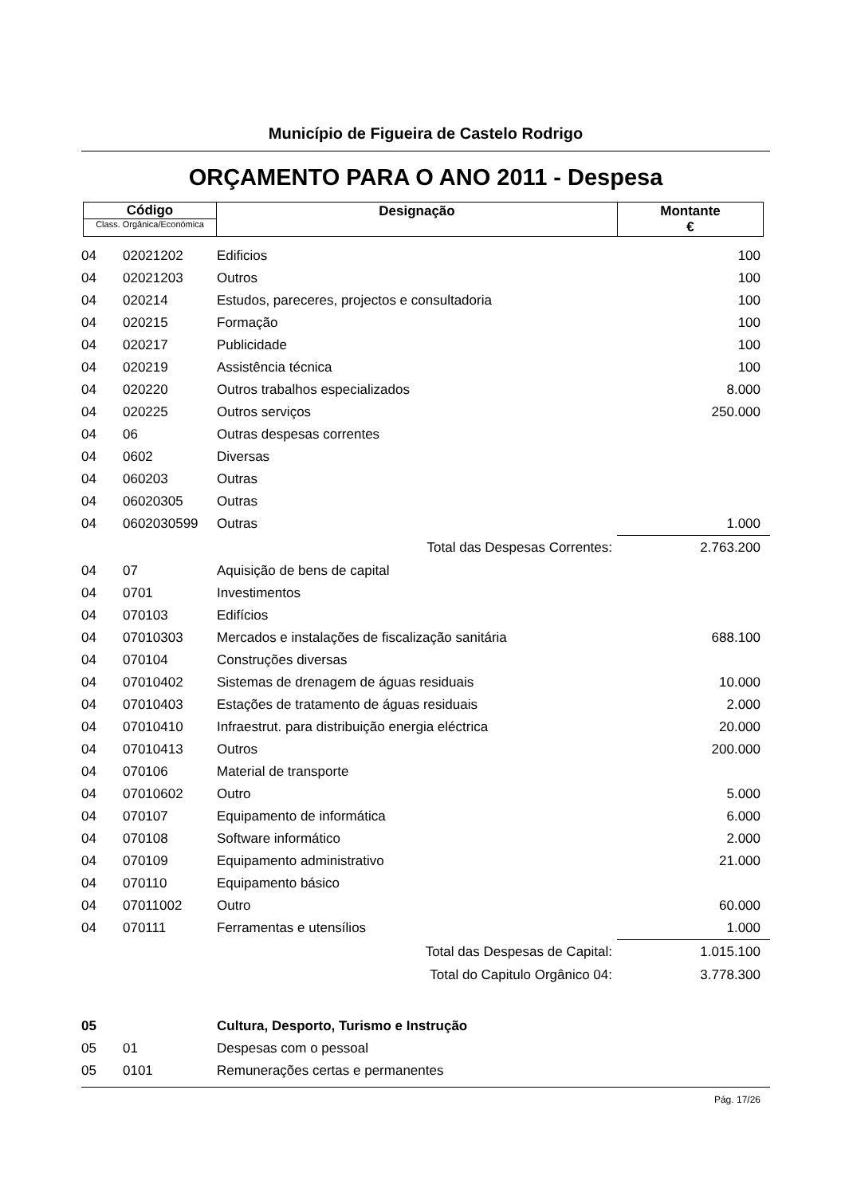Município de Figueira de Castelo Rodrigo
ORÇAMENTO PARA O ANO 2011 - Despesa
| Código Class. Orgânica/Económica | Designação | Montante € |
| 04 | 02021202 | Edificios | 100 |
| 04 | 02021203 | Outros | 100 |
| 04 | 020214 | Estudos, pareceres, projectos e consultadoria | 100 |
| 04 | 020215 | Formação | 100 |
| 04 | 020217 | Publicidade | 100 |
| 04 | 020219 | Assistência técnica | 100 |
| 04 | 020220 | Outros trabalhos especializados | 8.000 |
| 04 | 020225 | Outros serviços | 250.000 |
| 04 | 06 | Outras despesas correntes | |
| 04 | 0602 | Diversas | |
| 04 | 060203 | Outras | |
| 04 | 06020305 | Outras | |
| 04 | 0602030599 | Outras | 1.000 |
| | | Total das Despesas Correntes: | 2.763.200 |
| 04 | 07 | Aquisição de bens de capital | |
| 04 | 0701 | Investimentos | |
| 04 | 070103 | Edifícios | |
| 04 | 07010303 | Mercados e instalações de fiscalização sanitária | 688.100 |
| 04 | 070104 | Construções diversas | |
| 04 | 07010402 | Sistemas de drenagem de águas residuais | 10.000 |
| 04 | 07010403 | Estações de tratamento de águas residuais | 2.000 |
| 04 | 07010410 | Infraestrut. para distribuição energia eléctrica | 20.000 |
| 04 | 07010413 | Outros | 200.000 |
| 04 | 070106 | Material de transporte | |
| 04 | 07010602 | Outro | 5.000 |
| 04 | 070107 | Equipamento de informática | 6.000 |
| 04 | 070108 | Software informático | 2.000 |
| 04 | 070109 | Equipamento administrativo | 21.000 |
| 04 | 070110 | Equipamento básico | |
| 04 | 07011002 | Outro | 60.000 |
| 04 | 070111 | Ferramentas e utensílios | 1.000 |
| | | Total das Despesas de Capital: | 1.015.100 |
| | | Total do Capitulo Orgânico 04: | 3.778.300 |
| 05 | | Cultura, Desporto, Turismo e Instrução | |
| 05 | 01 | Despesas com o pessoal | |
| 05 | 0101 | Remunerações certas e permanentes | |
Pág. 17/26